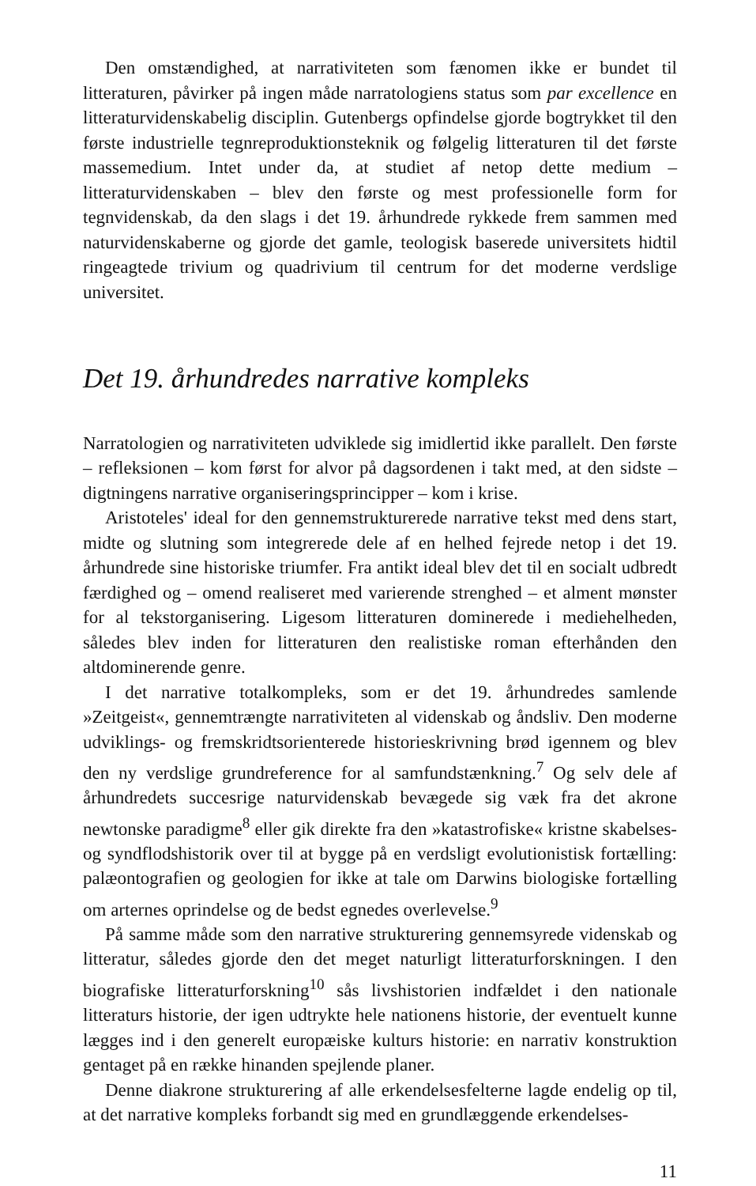Den omstændighed, at narrativiteten som fænomen ikke er bundet til litteraturen, påvirker på ingen måde narratologiens status som par excellence en litteraturvidenskabelig disciplin. Gutenbergs opfindelse gjorde bogtrykket til den første industrielle tegnreproduktionsteknik og følgelig litteraturen til det første massemedium. Intet under da, at studiet af netop dette medium – litteraturvidenskaben – blev den første og mest professionelle form for tegnvidenskab, da den slags i det 19. århundrede rykkede frem sammen med naturvidenskaberne og gjorde det gamle, teologisk baserede universitets hidtil ringeagtede trivium og quadrivium til centrum for det moderne verdslige universitet.
Det 19. århundredes narrative kompleks
Narratologien og narrativiteten udviklede sig imidlertid ikke parallelt. Den første – refleksionen – kom først for alvor på dagsordenen i takt med, at den sidste – digtningens narrative organiseringsprincipper – kom i krise.
Aristoteles' ideal for den gennemstrukturerede narrative tekst med dens start, midte og slutning som integrerede dele af en helhed fejrede netop i det 19. århundrede sine historiske triumfer. Fra antikt ideal blev det til en socialt udbredt færdighed og – omend realiseret med varierende strenghed – et alment mønster for al tekstorganisering. Ligesom litteraturen dominerede i mediehelheden, således blev inden for litteraturen den realistiske roman efterhånden den altdominerende genre.
I det narrative totalkompleks, som er det 19. århundredes samlende »Zeitgeist«, gennemtrængte narrativiteten al videnskab og åndsliv. Den moderne udviklings- og fremskridtsorienterede historieskrivning brød igennem og blev den ny verdslige grundreference for al samfundstænkning.<sup>7</sup> Og selv dele af århundredets succesrige naturvidenskab bevægede sig væk fra det akrone newtonske paradigme<sup>8</sup> eller gik direkte fra den »katastrofiske« kristne skabelses- og syndflodshistorik over til at bygge på en verdsligt evolutionistisk fortælling: palæontografien og geologien for ikke at tale om Darwins biologiske fortælling om arternes oprindelse og de bedst egnedes overlevelse.<sup>9</sup>
På samme måde som den narrative strukturering gennemsyrede videnskab og litteratur, således gjorde den det meget naturligt litteraturforskningen. I den biografiske litteraturforskning<sup>10</sup> sås livshistorien indfældet i den nationale litteraturs historie, der igen udtrykte hele nationens historie, der eventuelt kunne lægges ind i den generelt europæiske kulturs historie: en narrativ konstruktion gentaget på en række hinanden spejlende planer.
Denne diakrone strukturering af alle erkendelsesfelterne lagde endelig op til, at det narrative kompleks forbandt sig med en grundlæggende erkendelses-
11